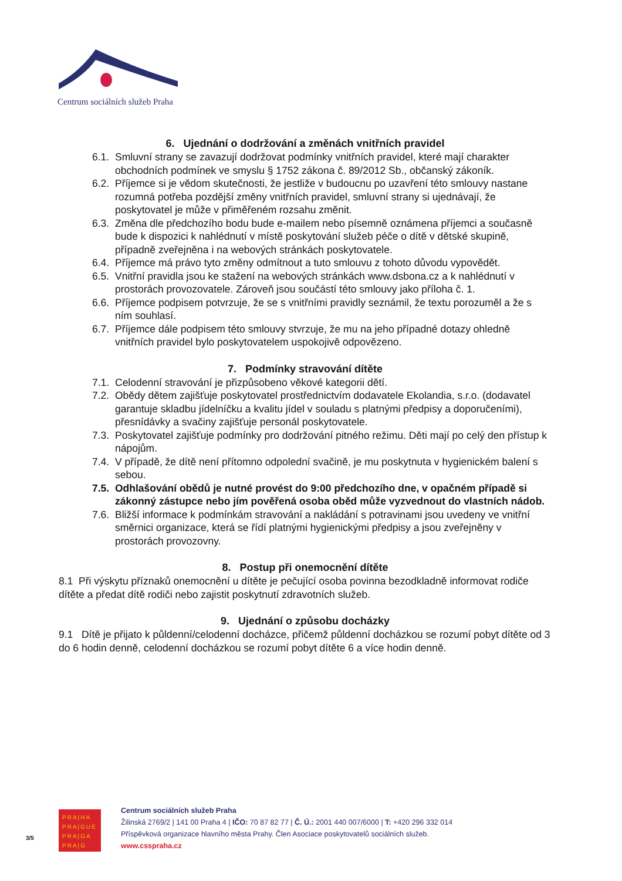Centrum sociálních služeb Praha
6. Ujednání o dodržování a změnách vnitřních pravidel
6.1. Smluvní strany se zavazují dodržovat podmínky vnitřních pravidel, které mají charakter obchodních podmínek ve smyslu § 1752 zákona č. 89/2012 Sb., občanský zákoník.
6.2. Příjemce si je vědom skutečnosti, že jestliže v budoucnu po uzavření této smlouvy nastane rozumná potřeba pozdější změny vnitřních pravidel, smluvní strany si ujednávají, že poskytovatel je může v přiměřeném rozsahu změnit.
6.3. Změna dle předchozího bodu bude e-mailem nebo písemně oznámena příjemci a současně bude k dispozici k nahlédnutí v místě poskytování služeb péče o dítě v dětské skupině, případně zveřejněna i na webových stránkách poskytovatele.
6.4. Příjemce má právo tyto změny odmítnout a tuto smlouvu z tohoto důvodu vypovědět.
6.5. Vnitřní pravidla jsou ke stažení na webových stránkách www.dsbona.cz a k nahlédnutí v prostorách provozovatele. Zároveň jsou součástí této smlouvy jako příloha č. 1.
6.6. Příjemce podpisem potvrzuje, že se s vnitřními pravidly seznámil, že textu porozuměl a že s ním souhlasí.
6.7. Příjemce dále podpisem této smlouvy stvrzuje, že mu na jeho případné dotazy ohledně vnitřních pravidel bylo poskytovatelem uspokojivě odpovězeno.
7. Podmínky stravování dítěte
7.1. Celodenní stravování je přizpůsobeno věkové kategorii dětí.
7.2. Obědy dětem zajišťuje poskytovatel prostřednictvím dodavatele Ekolandia, s.r.o. (dodavatel garantuje skladbu jídelníčku a kvalitu jídel v souladu s platnými předpisy a doporučeními), přesnídávky a svačiny zajišťuje personál poskytovatele.
7.3. Poskytovatel zajišťuje podmínky pro dodržování pitného režimu. Děti mají po celý den přístup k nápojům.
7.4. V případě, že dítě není přítomno odpolední svačině, je mu poskytnuta v hygienickém balení s sebou.
7.5. Odhlašování obědů je nutné provést do 9:00 předchozího dne, v opačném případě si zákonný zástupce nebo jím pověřená osoba oběd může vyzvednout do vlastních nádob.
7.6. Bližší informace k podmínkám stravování a nakládání s potravinami jsou uvedeny ve vnitřní směrnici organizace, která se řídí platnými hygienickými předpisy a jsou zveřejněny v prostorách provozovny.
8. Postup při onemocnění dítěte
8.1 Při výskytu příznaků onemocnění u dítěte je pečující osoba povinna bezodkladně informovat rodiče dítěte a předat dítě rodiči nebo zajistit poskytnutí zdravotních služeb.
9. Ujednání o způsobu docházky
9.1 Dítě je přijato k půldenní/celodenní docházce, přičemž půldenní docházkou se rozumí pobyt dítěte od 3 do 6 hodin denně, celodenní docházkou se rozumí pobyt dítěte 6 a více hodin denně.
3/5
PRA|HA
PRA|GUE
PRA|GA
PRA|G
Centrum sociálních služeb Praha
Žilinská 2769/2 | 141 00 Praha 4 | IČO: 70 87 82 77 | Č. Ú.: 2001 440 007/6000 | T: +420 296 332 014
Příspěvková organizace hlavního města Prahy. Člen Asociace poskytovatelů sociálních služeb.
www.csspraha.cz